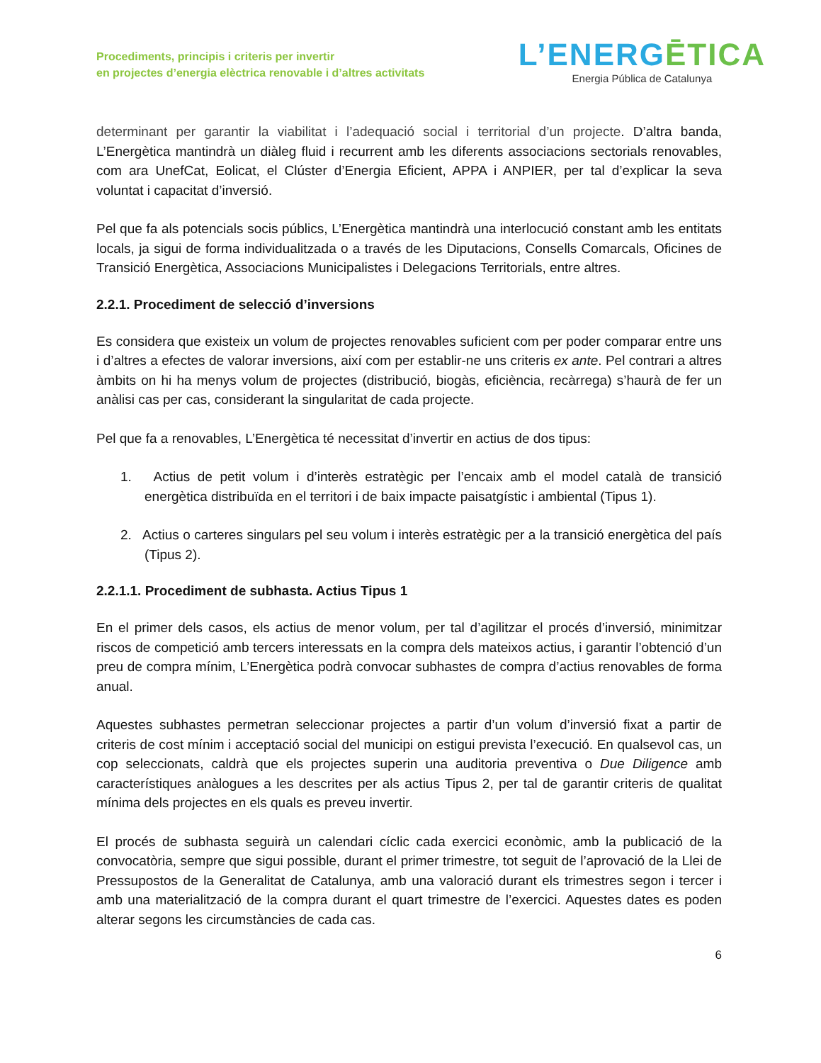Procediments, principis i criteris per invertir
en projectes d’energia elèctrica renovable i d’altres activitats
L’ENERG ĒTICA
Energia Pública de Catalunya
determinant per garantir la viabilitat i l’adequació social i territorial d’un projecte. D’altra banda, L’Energètica mantindrà un diàleg fluid i recurrent amb les diferents associacions sectorials renovables, com ara UnefCat, Eolicat, el Clúster d’Energia Eficient, APPA i ANPIER, per tal d’explicar la seva voluntat i capacitat d’inversió.
Pel que fa als potencials socis públics, L’Energètica mantindrà una interlocució constant amb les entitats locals, ja sigui de forma individualitzada o a través de les Diputacions, Consells Comarcals, Oficines de Transició Energètica, Associacions Municipalistes i Delegacions Territorials, entre altres.
2.2.1. Procediment de selecció d’inversions
Es considera que existeix un volum de projectes renovables suficient com per poder comparar entre uns i d’altres a efectes de valorar inversions, així com per establir-ne uns criteris ex ante. Pel contrari a altres àmbits on hi ha menys volum de projectes (distribució, biogàs, eficiència, recàrrega) s’haurà de fer un anàlisi cas per cas, considerant la singularitat de cada projecte.
Pel que fa a renovables, L’Energètica té necessitat d’invertir en actius de dos tipus:
1. Actius de petit volum i d’interès estratègic per l’encaix amb el model català de transició energètica distribuïda en el territori i de baix impacte paisatgístic i ambiental (Tipus 1).
2. Actius o carteres singulars pel seu volum i interès estratègic per a la transició energètica del país (Tipus 2).
2.2.1.1. Procediment de subhasta. Actius Tipus 1
En el primer dels casos, els actius de menor volum, per tal d’agilitzar el procés d’inversió, minimitzar riscos de competició amb tercers interessats en la compra dels mateixos actius, i garantir l’obtenció d’un preu de compra mínim, L’Energètica podrà convocar subhastes de compra d’actius renovables de forma anual.
Aquestes subhastes permetran seleccionar projectes a partir d’un volum d’inversió fixat a partir de criteris de cost mínim i acceptació social del municipi on estigui prevista l’execució. En qualsevol cas, un cop seleccionats, caldrà que els projectes superin una auditoria preventiva o Due Diligence amb característiques anàlogues a les descrites per als actius Tipus 2, per tal de garantir criteris de qualitat mínima dels projectes en els quals es preveu invertir.
El procés de subhasta seguirà un calendari cíclic cada exercici econòmic, amb la publicació de la convocatòria, sempre que sigui possible, durant el primer trimestre, tot seguit de l’aprovació de la Llei de Pressupostos de la Generalitat de Catalunya, amb una valoració durant els trimestres segon i tercer i amb una materialització de la compra durant el quart trimestre de l’exercici. Aquestes dates es poden alterar segons les circumstàncies de cada cas.
6